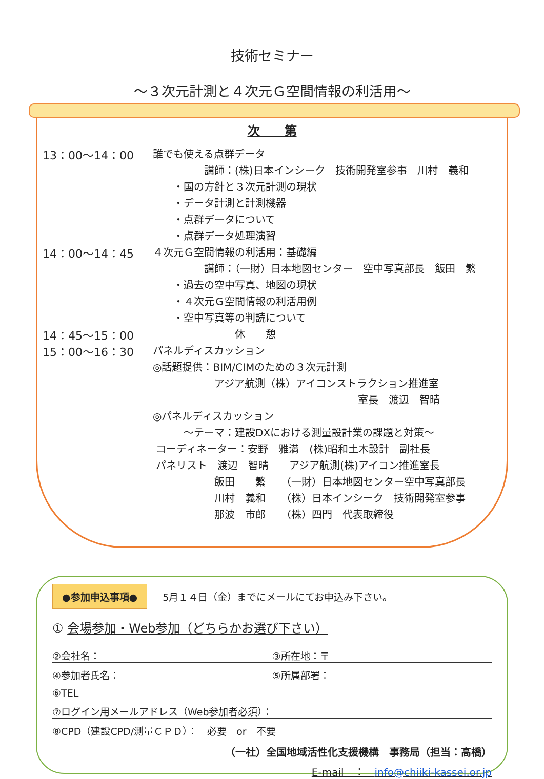技術セミナー
～３次元計測と４次元Ｇ空間情報の利活用～
次　　第
13：00～14：00 誰でも使える点群データ
　　　　　講師：(株)日本インシーク　技術開発室参事　川村　義和
　　・国の方針と３次元計測の現状
　　・データ計測と計測機器
　　・点群データについて
　　・点群データ処理演習
14：00～14：45 ４次元Ｇ空間情報の利活用：基礎編
　　　　　講師：（一財）日本地図センター　空中写真部長　飯田　繁
　　・過去の空中写真、地図の現状
　　・４次元Ｇ空間情報の利活用例
　　・空中写真等の判読について
14：45～15：00　　　　　　　　休　　憩
15：00～16：30 パネルディスカッション
◎話題提供：BIM/CIMのための３次元計測
　　　　　　アジア航測（株）アイコンストラクション推進室
　　　　　　　　　　　　　　　　　　　　室長　渡辺　智晴
◎パネルディスカッション
　　　～テーマ：建設DXにおける測量設計業の課題と対策～
コーディネーター：安野　雅満　(株)昭和土木設計　副社長
パネリスト　渡辺　智晴　　アジア航測(株)アイコン推進室長
　　　　　　飯田　　繁　　（一財）日本地図センター空中写真部長
　　　　　　川村　義和　　（株）日本インシーク　技術開発室参事
　　　　　　那波　市郎　　（株）四門　代表取締役
●参加申込事項● 5月１４日（金）までにメールにてお申込み下さい。
① 会場参加・Web参加（どちらかお選び下さい）
②会社名： ③所在地：〒
④参加者氏名： ⑤所属部署：
⑥TEL
⑦ログイン用メールアドレス（Web参加者必須）：
⑧CPD（建設CPD/測量ＣＰＤ）：　必要　or　不要
（一社）全国地域活性化支援機構　事務局（担当：高橋）
E-mail　：　info@chiiki-kassei.or.jp